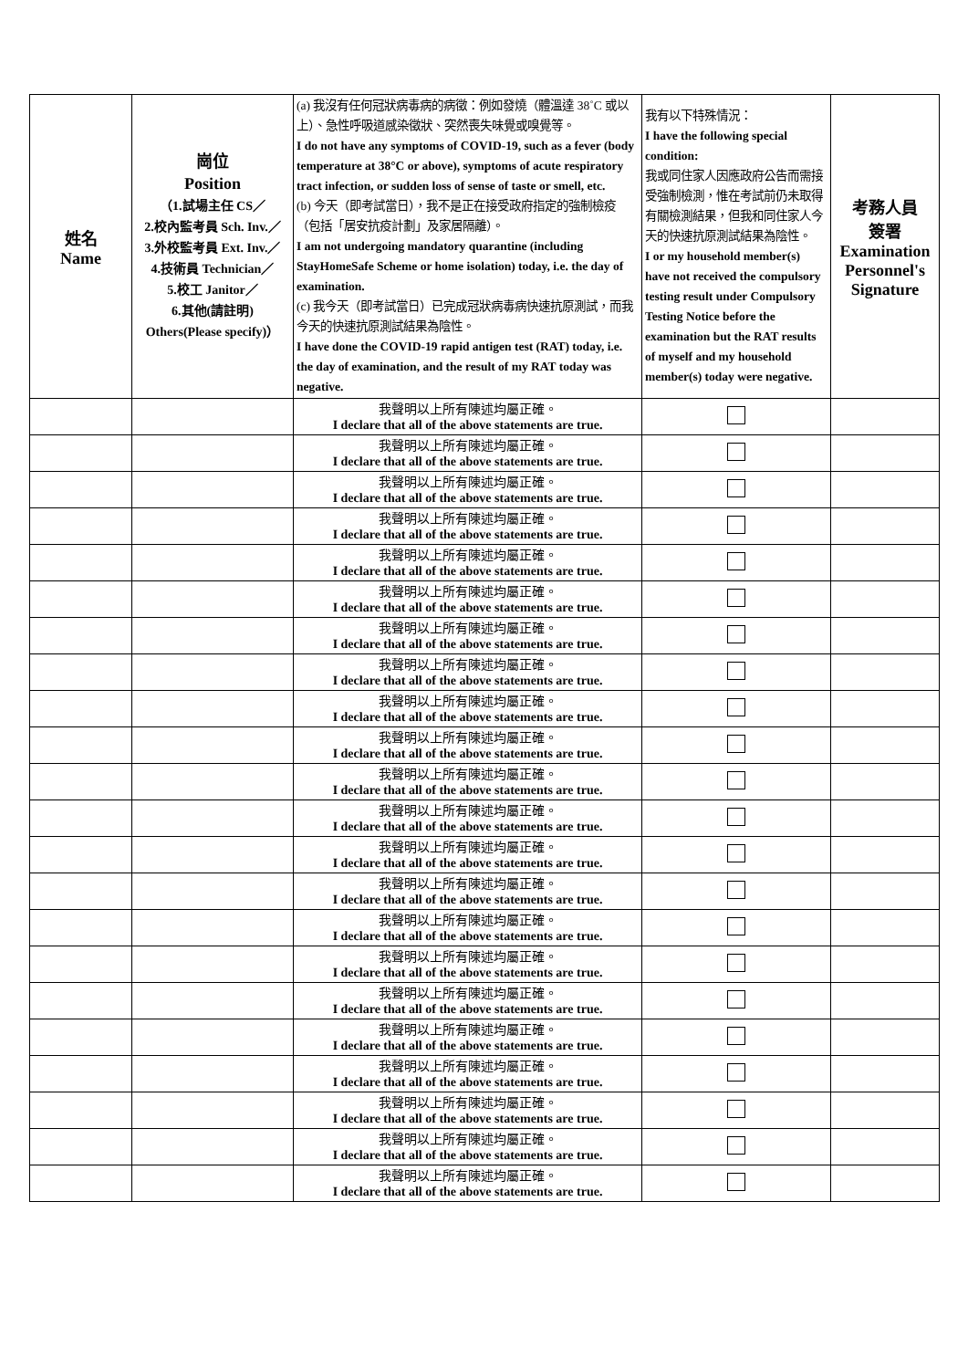| 姓名 Name | 崗位 Position （1.試場主任 CS／ 2.校內監考員 Sch. Inv.／ 3.外校監考員 Ext. Inv.／ 4.技術員 Technician／ 5.校工 Janitor／ 6.其他(請註明) Others(Please specify)） | (a) 我沒有任何冠狀病毒病的病徵：例如發燒（體溫達 38˚C 或以上）、急性呼吸道感染徵狀、突然喪失味覺或嗅覺等。 I do not have any symptoms of COVID-19, such as a fever (body temperature at 38°C or above), symptoms of acute respiratory tract infection, or sudden loss of sense of taste or smell, etc. (b) 今天（即考試當日），我不是正在接受政府指定的強制檢疫（包括「居安抗疫計劃」及家居隔離）。 I am not undergoing mandatory quarantine (including StayHomeSafe Scheme or home isolation) today, i.e. the day of examination. (c) 我今天（即考試當日）已完成冠狀病毒病快速抗原測試，而我今天的快速抗原測試結果為陰性。 I have done the COVID-19 rapid antigen test (RAT) today, i.e. the day of examination, and the result of my RAT today was negative. | 我有以下特殊情況： I have the following special condition: 我或同住家人因應政府公告而需接受強制檢測，惟在考試前仍未取得有關檢測結果，但我和同住家人今天的快速抗原測試結果為陰性。 I or my household member(s) have not received the compulsory testing result under Compulsory Testing Notice before the examination but the RAT results of myself and my household member(s) today were negative. | 考務人員 簽署 Examination Personnel's Signature |
| | | 我聲明以上所有陳述均屬正確。 I declare that all of the above statements are true. | | |
| | | 我聲明以上所有陳述均屬正確。 I declare that all of the above statements are true. | | |
| | | 我聲明以上所有陳述均屬正確。 I declare that all of the above statements are true. | | |
| | | 我聲明以上所有陳述均屬正確。 I declare that all of the above statements are true. | | |
| | | 我聲明以上所有陳述均屬正確。 I declare that all of the above statements are true. | | |
| | | 我聲明以上所有陳述均屬正確。 I declare that all of the above statements are true. | | |
| | | 我聲明以上所有陳述均屬正確。 I declare that all of the above statements are true. | | |
| | | 我聲明以上所有陳述均屬正確。 I declare that all of the above statements are true. | | |
| | | 我聲明以上所有陳述均屬正確。 I declare that all of the above statements are true. | | |
| | | 我聲明以上所有陳述均屬正確。 I declare that all of the above statements are true. | | |
| | | 我聲明以上所有陳述均屬正確。 I declare that all of the above statements are true. | | |
| | | 我聲明以上所有陳述均屬正確。 I declare that all of the above statements are true. | | |
| | | 我聲明以上所有陳述均屬正確。 I declare that all of the above statements are true. | | |
| | | 我聲明以上所有陳述均屬正確。 I declare that all of the above statements are true. | | |
| | | 我聲明以上所有陳述均屬正確。 I declare that all of the above statements are true. | | |
| | | 我聲明以上所有陳述均屬正確。 I declare that all of the above statements are true. | | |
| | | 我聲明以上所有陳述均屬正確。 I declare that all of the above statements are true. | | |
| | | 我聲明以上所有陳述均屬正確。 I declare that all of the above statements are true. | | |
| | | 我聲明以上所有陳述均屬正確。 I declare that all of the above statements are true. | | |
| | | 我聲明以上所有陳述均屬正確。 I declare that all of the above statements are true. | | |
| | | 我聲明以上所有陳述均屬正確。 I declare that all of the above statements are true. | | |
| | | 我聲明以上所有陳述均屬正確。 I declare that all of the above statements are true. | | |